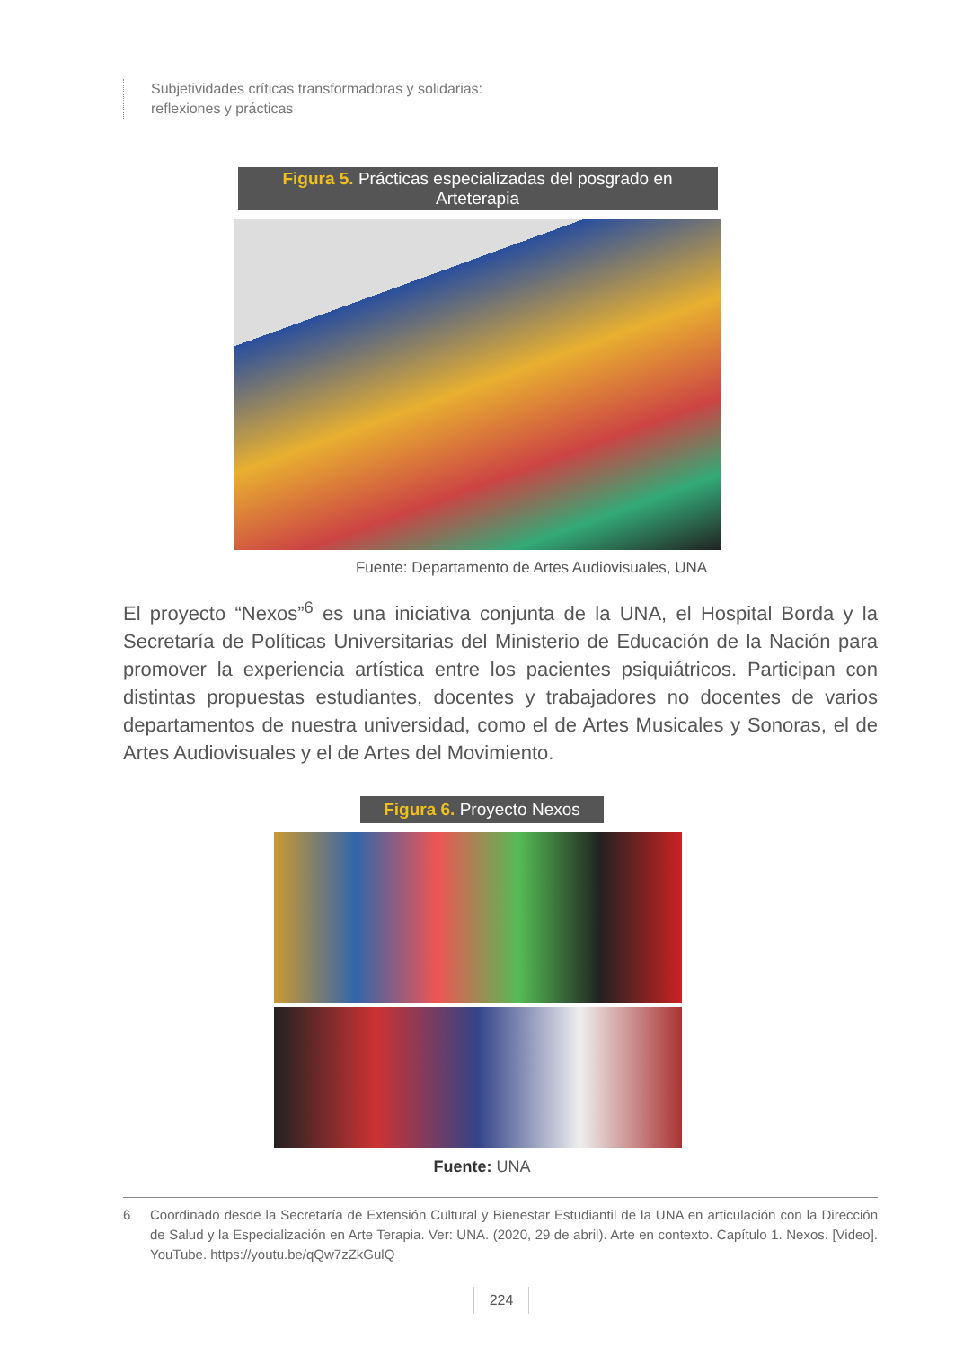Subjetividades críticas transformadoras y solidarias:
reflexiones y prácticas
Figura 5. Prácticas especializadas del posgrado en Arteterapia
Fuente: Departamento de Artes Audiovisuales, UNA
El proyecto “Nexos”<sup>6</sup> es una iniciativa conjunta de la UNA, el Hospital Borda y la Secretaría de Políticas Universitarias del Ministerio de Educación de la Nación para promover la experiencia artística entre los pacientes psiquiátricos. Participan con distintas propuestas estudiantes, docentes y trabajadores no docentes de varios departamentos de nuestra universidad, como el de Artes Musicales y Sonoras, el de Artes Audiovisuales y el de Artes del Movimiento.
Figura 6. Proyecto Nexos
Fuente: UNA
6 Coordinado desde la Secretaría de Extensión Cultural y Bienestar Estudiantil de la UNA en articulación con la Dirección de Salud y la Especialización en Arte Terapia. Ver: UNA. (2020, 29 de abril). Arte en contexto. Capítulo 1. Nexos. [Video]. YouTube. https://youtu.be/qQw7zZkGulQ
224